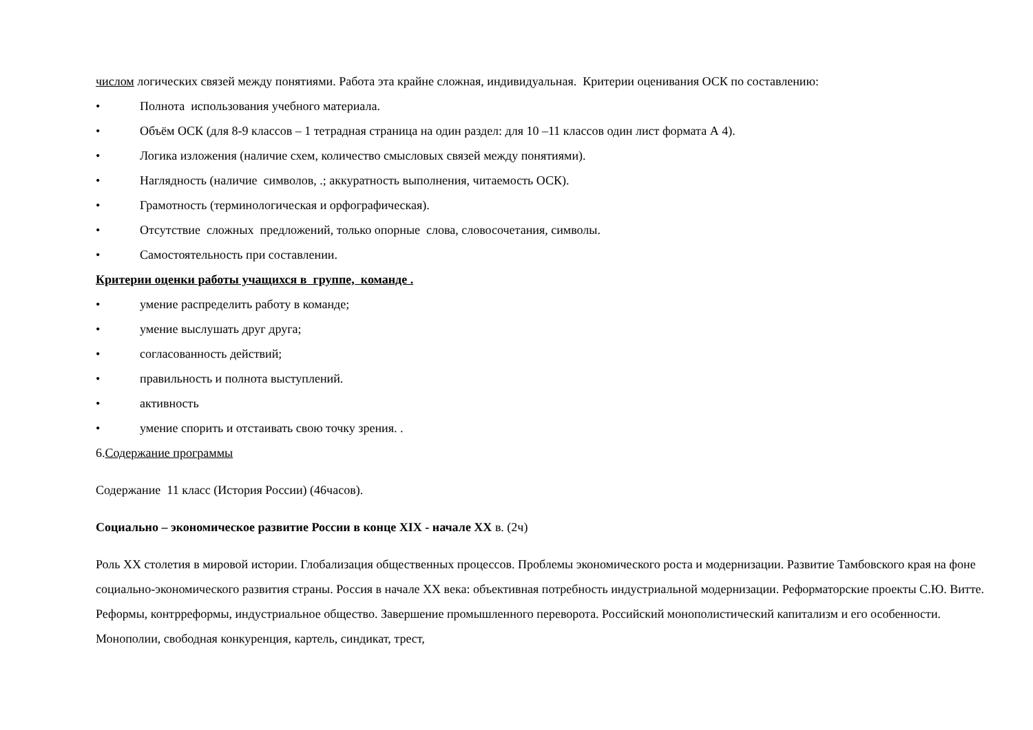числом логических связей между понятиями. Работа эта крайне сложная, индивидуальная. Критерии оценивания ОСК по составлению:
• Полнота использования учебного материала.
• Объём ОСК (для 8-9 классов – 1 тетрадная страница на один раздел: для 10 –11 классов один лист формата А 4).
• Логика изложения (наличие схем, количество смысловых связей между понятиями).
• Наглядность (наличие символов, .; аккуратность выполнения, читаемость ОСК).
• Грамотность (терминологическая и орфографическая).
• Отсутствие сложных предложений, только опорные слова, словосочетания, символы.
• Самостоятельность при составлении.
Критерии оценки работы учащихся в группе, команде .
• умение распределить работу в команде;
• умение выслушать друг друга;
• согласованность действий;
• правильность и полнота выступлений.
• активность
• умение спорить и отстаивать свою точку зрения. .
6.Содержание программы
Содержание 11 класс (История России) (46часов).
Социально – экономическое развитие России в конце XIX - начале XX в. (2ч)
Роль XX столетия в мировой истории. Глобализация общественных процессов. Проблемы экономического роста и модернизации. Развитие Тамбовского края на фоне социально-экономического развития страны. Россия в начале XX века: объективная потребность индустриальной модернизации. Реформаторские проекты С.Ю. Витте. Реформы, контрреформы, индустриальное общество. Завершение промышленного переворота. Российский монополистический капитализм и его особенности. Монополии, свободная конкуренция, картель, синдикат, трест,